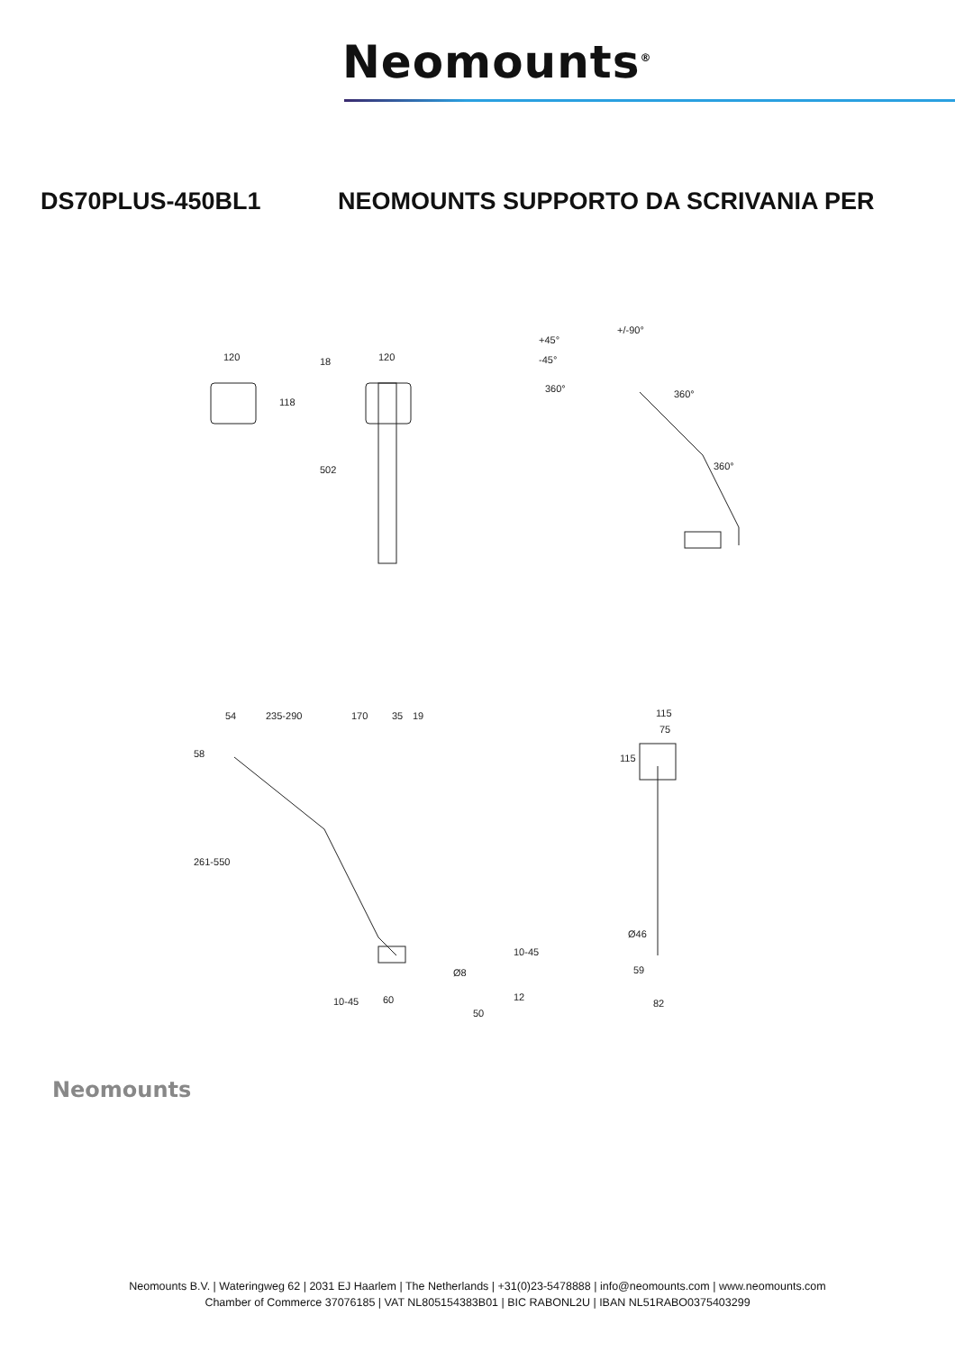Neomounts<sup>®</sup>
DS70PLUS-450BL1 NEOMOUNTS SUPPORTO DA SCRIVANIA PER
120
120
118
502
18
+45°
-45°
+/-90°
360°
360°
360°
54
235-290
170
35
19
58
261-550
10-45
60
Ø8
50
10-45
12
115
75
115
Ø46
59
82
Neomounts
Neomounts B.V. | Wateringweg 62 | 2031 EJ Haarlem | The Netherlands | +31(0)23-5478888 | info@neomounts.com | www.neomounts.com
Chamber of Commerce 37076185 | VAT NL805154383B01 | BIC RABONL2U | IBAN NL51RABO0375403299